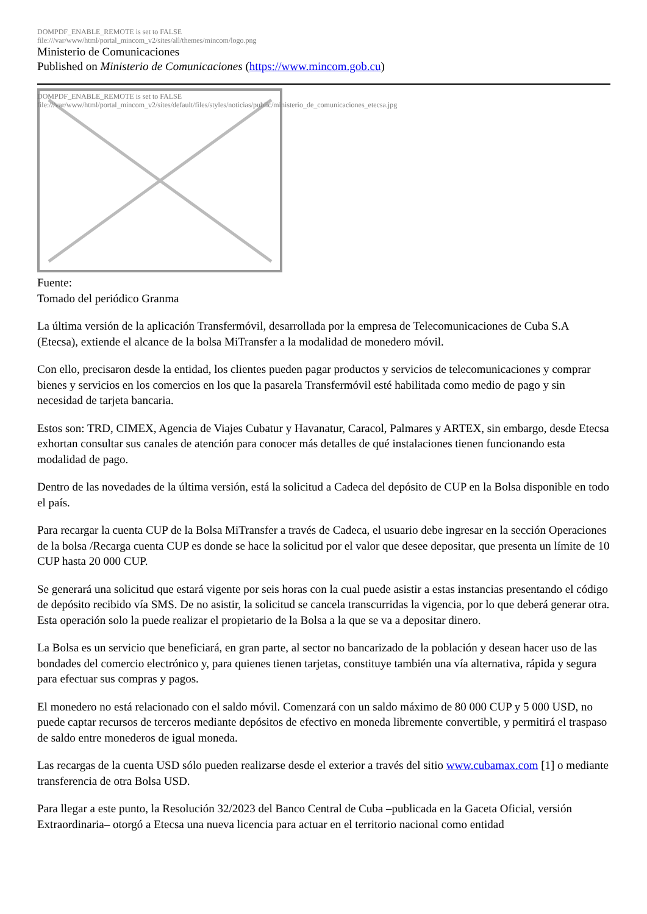DOMPDF_ENABLE_REMOTE is set to FALSE
file:///var/www/html/portal_mincom_v2/sites/all/themes/mincom/logo.png
Ministerio de Comunicaciones
Published on Ministerio de Comunicaciones (https://www.mincom.gob.cu)
DOMPDF_ENABLE_REMOTE is set to FALSE
file:///var/www/html/portal_mincom_v2/sites/default/files/styles/noticias/public/ministerio_de_comunicaciones_etecsa.jpg
Fuente:
Tomado del periódico Granma
La última versión de la aplicación Transfermóvil, desarrollada por la empresa de Telecomunicaciones de Cuba S.A (Etecsa), extiende el alcance de la bolsa MiTransfer a la modalidad de monedero móvil.
Con ello, precisaron desde la entidad, los clientes pueden pagar productos y servicios de telecomunicaciones y comprar bienes y servicios en los comercios en los que la pasarela Transfermóvil esté habilitada como medio de pago y sin necesidad de tarjeta bancaria.
Estos son: TRD, CIMEX, Agencia de Viajes Cubatur y Havanatur, Caracol, Palmares y ARTEX, sin embargo, desde Etecsa exhortan consultar sus canales de atención para conocer más detalles de qué instalaciones tienen funcionando esta modalidad de pago.
Dentro de las novedades de la última versión, está la solicitud a Cadeca del depósito de CUP en la Bolsa disponible en todo el país.
Para recargar la cuenta CUP de la Bolsa MiTransfer a través de Cadeca, el usuario debe ingresar en la sección Operaciones de la bolsa /Recarga cuenta CUP es donde se hace la solicitud por el valor que desee depositar, que presenta un límite de 10 CUP hasta 20 000 CUP.
Se generará una solicitud que estará vigente por seis horas con la cual puede asistir a estas instancias presentando el código de depósito recibido vía SMS. De no asistir, la solicitud se cancela transcurridas la vigencia, por lo que deberá generar otra. Esta operación solo la puede realizar el propietario de la Bolsa a la que se va a depositar dinero.
La Bolsa es un servicio que beneficiará, en gran parte, al sector no bancarizado de la población y desean hacer uso de las bondades del comercio electrónico y, para quienes tienen tarjetas, constituye también una vía alternativa, rápida y segura para efectuar sus compras y pagos.
El monedero no está relacionado con el saldo móvil. Comenzará con un saldo máximo de 80 000 CUP y 5 000 USD, no puede captar recursos de terceros mediante depósitos de efectivo en moneda libremente convertible, y permitirá el traspaso de saldo entre monederos de igual moneda.
Las recargas de la cuenta USD sólo pueden realizarse desde el exterior a través del sitio www.cubamax.com [1] o mediante transferencia de otra Bolsa USD.
Para llegar a este punto, la Resolución 32/2023 del Banco Central de Cuba –publicada en la Gaceta Oficial, versión Extraordinaria– otorgó a Etecsa una nueva licencia para actuar en el territorio nacional como entidad